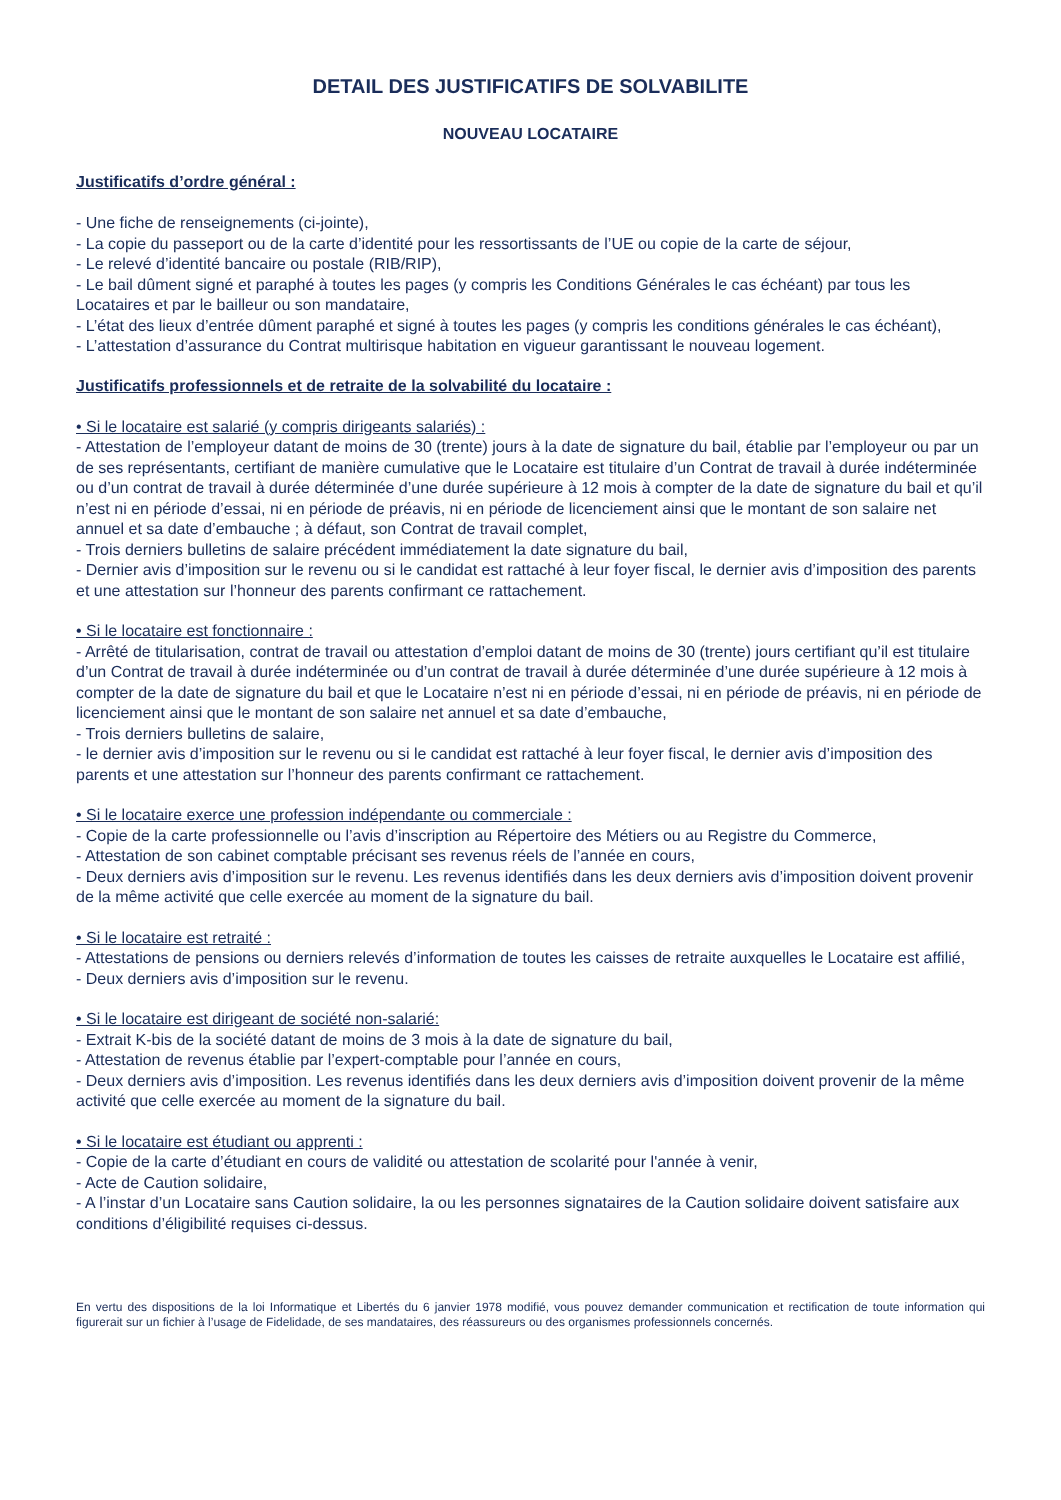DETAIL DES JUSTIFICATIFS DE SOLVABILITE
NOUVEAU LOCATAIRE
Justificatifs d’ordre général :
- Une fiche de renseignements (ci-jointe),
- La copie du passeport ou de la carte d’identité pour les ressortissants de l’UE ou copie de la carte de séjour,
- Le relevé d’identité bancaire ou postale (RIB/RIP),
- Le bail dûment signé et paraphé à toutes les pages (y compris les Conditions Générales le cas échéant) par tous les Locataires et par le bailleur ou son mandataire,
- L’état des lieux d’entrée dûment paraphé et signé à toutes les pages (y compris les conditions générales le cas échéant),
- L’attestation d’assurance du Contrat multirisque habitation en vigueur garantissant le nouveau logement.
Justificatifs professionnels et de retraite de la solvabilité du locataire :
• Si le locataire est salarié (y compris dirigeants salariés) :
- Attestation de l’employeur datant de moins de 30 (trente) jours à la date de signature du bail, établie par l’employeur ou par un de ses représentants, certifiant de manière cumulative que le Locataire est titulaire d’un Contrat de travail à durée indéterminée ou d’un contrat de travail à durée déterminée d’une durée supérieure à 12 mois à compter de la date de signature du bail et qu’il n’est ni en période d’essai, ni en période de préavis, ni en période de licenciement ainsi que le montant de son salaire net annuel et sa date d’embauche ; à défaut, son Contrat de travail complet,
- Trois derniers bulletins de salaire précédent immédiatement la date signature du bail,
- Dernier avis d’imposition sur le revenu ou si le candidat est rattaché à leur foyer fiscal, le dernier avis d’imposition des parents et une attestation sur l’honneur des parents confirmant ce rattachement.
• Si le locataire est fonctionnaire :
- Arrêté de titularisation, contrat de travail ou attestation d’emploi datant de moins de 30 (trente) jours certifiant qu’il est titulaire d’un Contrat de travail à durée indéterminée ou d’un contrat de travail à durée déterminée d’une durée supérieure à 12 mois à compter de la date de signature du bail et que le Locataire n’est ni en période d’essai, ni en période de préavis, ni en période de licenciement ainsi que le montant de son salaire net annuel et sa date d’embauche,
- Trois derniers bulletins de salaire,
- le dernier avis d’imposition sur le revenu ou si le candidat est rattaché à leur foyer fiscal, le dernier avis d’imposition des parents et une attestation sur l’honneur des parents confirmant ce rattachement.
• Si le locataire exerce une profession indépendante ou commerciale :
- Copie de la carte professionnelle ou l’avis d’inscription au Répertoire des Métiers ou au Registre du Commerce,
- Attestation de son cabinet comptable précisant ses revenus réels de l’année en cours,
- Deux derniers avis d’imposition sur le revenu. Les revenus identifiés dans les deux derniers avis d’imposition doivent provenir de la même activité que celle exercée au moment de la signature du bail.
• Si le locataire est retraité :
- Attestations de pensions ou derniers relevés d’information de toutes les caisses de retraite auxquelles le Locataire est affilié,
- Deux derniers avis d’imposition sur le revenu.
• Si le locataire est dirigeant de société non-salarié:
- Extrait K-bis de la société datant de moins de 3 mois à la date de signature du bail,
- Attestation de revenus établie par l’expert-comptable pour l’année en cours,
- Deux derniers avis d’imposition. Les revenus identifiés dans les deux derniers avis d’imposition doivent provenir de la même activité que celle exercée au moment de la signature du bail.
• Si le locataire est étudiant ou apprenti :
- Copie de la carte d’étudiant en cours de validité ou attestation de scolarité pour l'année à venir,
- Acte de Caution solidaire,
- A l’instar d’un Locataire sans Caution solidaire, la ou les personnes signataires de la Caution solidaire doivent satisfaire aux conditions d’éligibilité requises ci-dessus.
En vertu des dispositions de la loi Informatique et Libertés du 6 janvier 1978 modifié, vous pouvez demander communication et rectification de toute information qui figurerait sur un fichier à l’usage de Fidelidade, de ses mandataires, des réassureurs ou des organismes professionnels concernés.